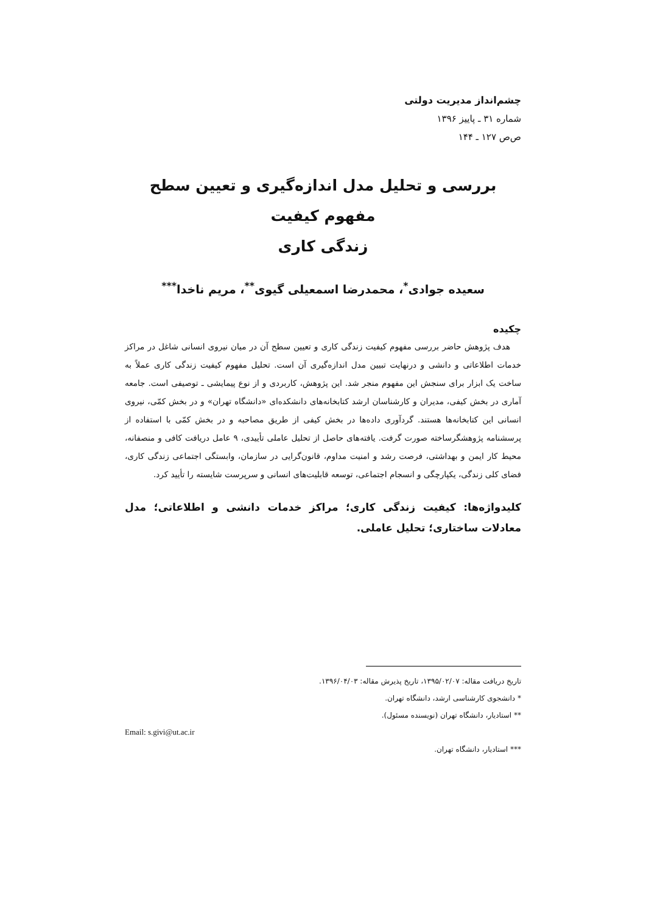چشم‌انداز مدیریت دولتی
شماره ۳۱ ـ پاییز ۱۳۹۶
ص‌ص ۱۲۷ ـ ۱۴۴
بررسی و تحلیل مدل اندازه‌گیری و تعیین سطح مفهوم کیفیت
زندگی کاری
سعیده جوادی<sup>*</sup>، محمدرضا اسمعیلی گیوی<sup>**</sup>، مریم ناخدا<sup>***</sup>
چکیده
هدف پژوهش حاضر بررسی مفهوم کیفیت زندگی کاری و تعیین سطح آن در میان نیروی انسانی شاغل در مراکز خدمات اطلاعاتی و دانشی و درنهایت تبیین مدل اندازه‌گیری آن است. تحلیل مفهوم کیفیت زندگی کاری عملاً به ساخت یک ابزار برای سنجش این مفهوم منجر شد. این پژوهش، کاربردی و از نوع پیمایشی ـ توصیفی است. جامعه آماری در بخش کیفی، مدیران و کارشناسان ارشد کتابخانه‌های دانشکده‌ای «دانشگاه تهران» و در بخش کمّی، نیروی انسانی این کتابخانه‌ها هستند. گردآوری داده‌ها در بخش کیفی از طریق مصاحبه و در بخش کمّی با استفاده از پرسشنامه پژوهشگرساخته صورت گرفت. یافته‌های حاصل از تحلیل عاملی تأییدی، ۹ عامل دریافت کافی و منصفانه، محیط کار ایمن و بهداشتی، فرصت رشد و امنیت مداوم، قانون‌گرایی در سازمان، وابستگی اجتماعی زندگی کاری، فضای کلی زندگی، یکپارچگی و انسجام اجتماعی، توسعه قابلیت‌های انسانی و سرپرست شایسته را تأیید کرد.
کلیدواژه‌ها: کیفیت زندگی کاری؛ مراکز خدمات دانشی و اطلاعاتی؛ مدل معادلات ساختاری؛ تحلیل عاملی.
تاریخ دریافت مقاله: ۱۳۹۵/۰۲/۰۷، تاریخ پذیرش مقاله: ۱۳۹۶/۰۴/۰۳.
* دانشجوی کارشناسی ارشد، دانشگاه تهران.
** استادیار، دانشگاه تهران (نویسنده مسئول).
Email: s.givi@ut.ac.ir
*** استادیار، دانشگاه تهران.